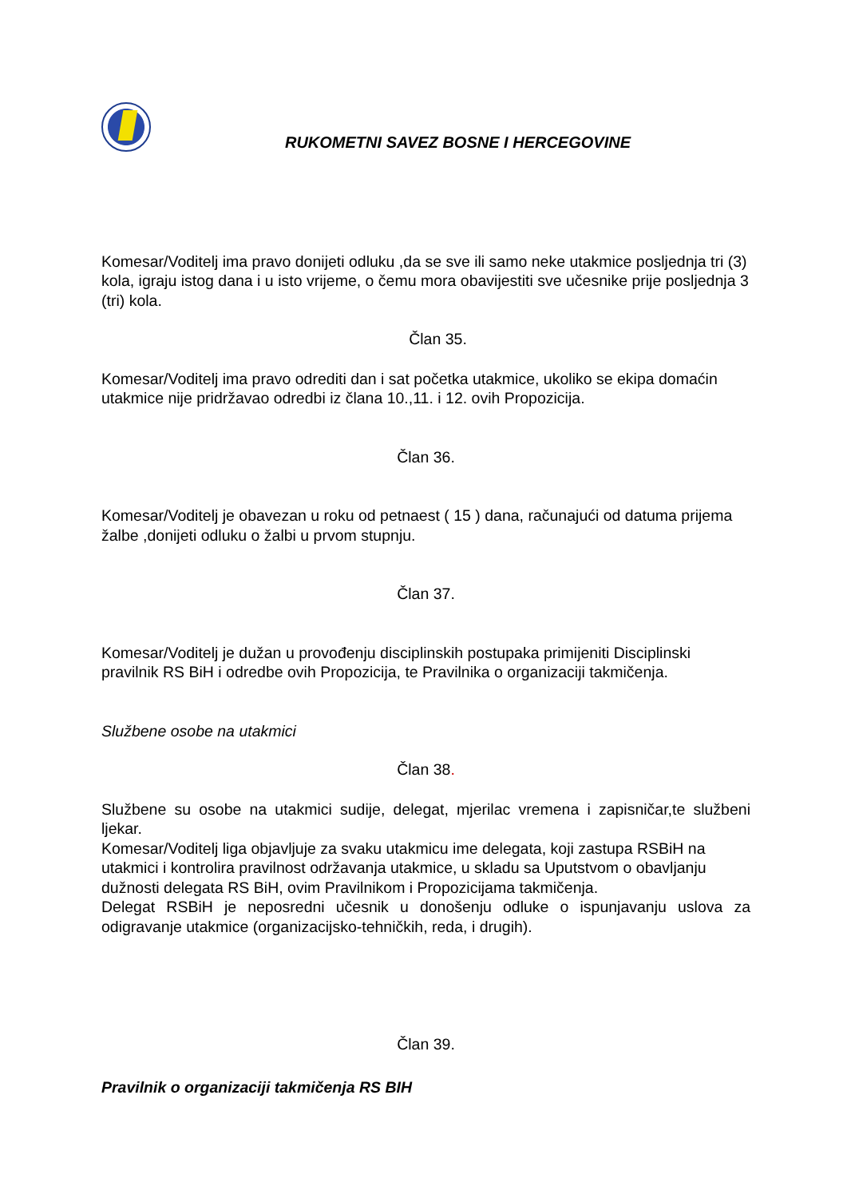RUKOMETNI SAVEZ BOSNE I HERCEGOVINE
Komesar/Voditelj ima pravo donijeti odluku ,da se sve ili samo neke utakmice posljednja tri (3) kola, igraju istog dana i u isto vrijeme, o čemu mora obavijestiti sve učesnike prije posljednja 3 (tri) kola.
Član 35.
Komesar/Voditelj ima pravo odrediti dan i sat početka utakmice, ukoliko se ekipa domaćin utakmice nije pridržavao odredbi iz člana 10.,11. i 12. ovih Propozicija.
Član 36.
Komesar/Voditelj je obavezan u roku od petnaest ( 15 ) dana, računajući od datuma prijema žalbe ,donijeti odluku o žalbi u prvom stupnju.
Član 37.
Komesar/Voditelj je dužan u provođenju disciplinskih postupaka primijeniti Disciplinski pravilnik RS BiH i odredbe ovih Propozicija, te Pravilnika o organizaciji takmičenja.
Službene osobe na utakmici
Član 38.
Službene su osobe na utakmici sudije, delegat, mjerilac vremena i zapisničar,te službeni ljekar.
Komesar/Voditelj liga objavljuje za svaku utakmicu ime delegata, koji zastupa RSBiH na utakmici i kontrolira pravilnost održavanja utakmice, u skladu sa Uputstvom o obavljanju dužnosti delegata RS BiH, ovim Pravilnikom i Propozicijama takmičenja.
Delegat RSBiH je neposredni učesnik u donošenju odluke o ispunjavanju uslova za odigravanje utakmice (organizacijsko-tehničkih, reda, i drugih).
Član 39.
Pravilnik o organizaciji takmičenja RS BIH